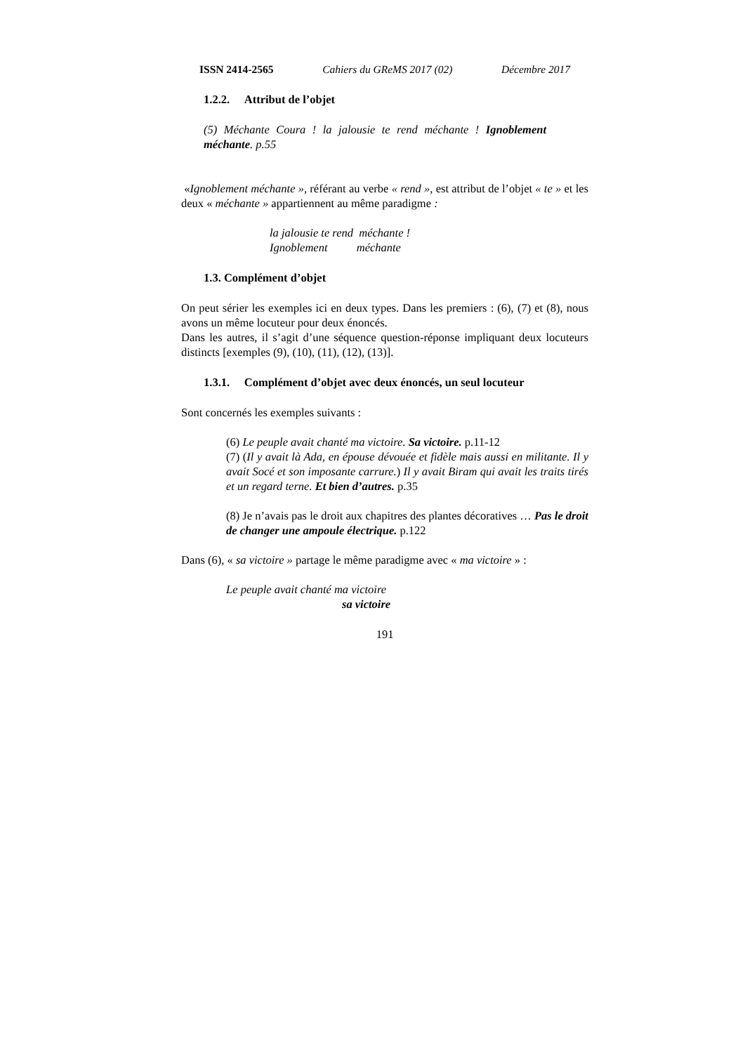ISSN 2414-2565 Cahiers du GReMS 2017 (02) Décembre 2017
1.2.2. Attribut de l’objet
(5) Méchante Coura ! la jalousie te rend méchante ! Ignoblement méchante. p.55
«Ignoblement méchante », référant au verbe « rend », est attribut de l’objet « te » et les deux « méchante » appartiennent au même paradigme :
la jalousie te rend méchante !
Ignoblement méchante
1.3. Complément d’objet
On peut sérier les exemples ici en deux types. Dans les premiers : (6), (7) et (8), nous avons un même locuteur pour deux énoncés.
Dans les autres, il s’agit d’une séquence question-réponse impliquant deux locuteurs distincts [exemples (9), (10), (11), (12), (13)].
1.3.1. Complément d’objet avec deux énoncés, un seul locuteur
Sont concernés les exemples suivants :
(6) Le peuple avait chanté ma victoire. Sa victoire. p.11-12
(7) (Il y avait là Ada, en épouse dévouée et fidèle mais aussi en militante. Il y avait Socé et son imposante carrure.) Il y avait Biram qui avait les traits tirés et un regard terne. Et bien d’autres. p.35
(8) Je n’avais pas le droit aux chapitres des plantes décoratives … Pas le droit
de changer une ampoule électrique. p.122
Dans (6), « sa victoire » partage le même paradigme avec « ma victoire » :
Le peuple avait chanté ma victoire
sa victoire
191